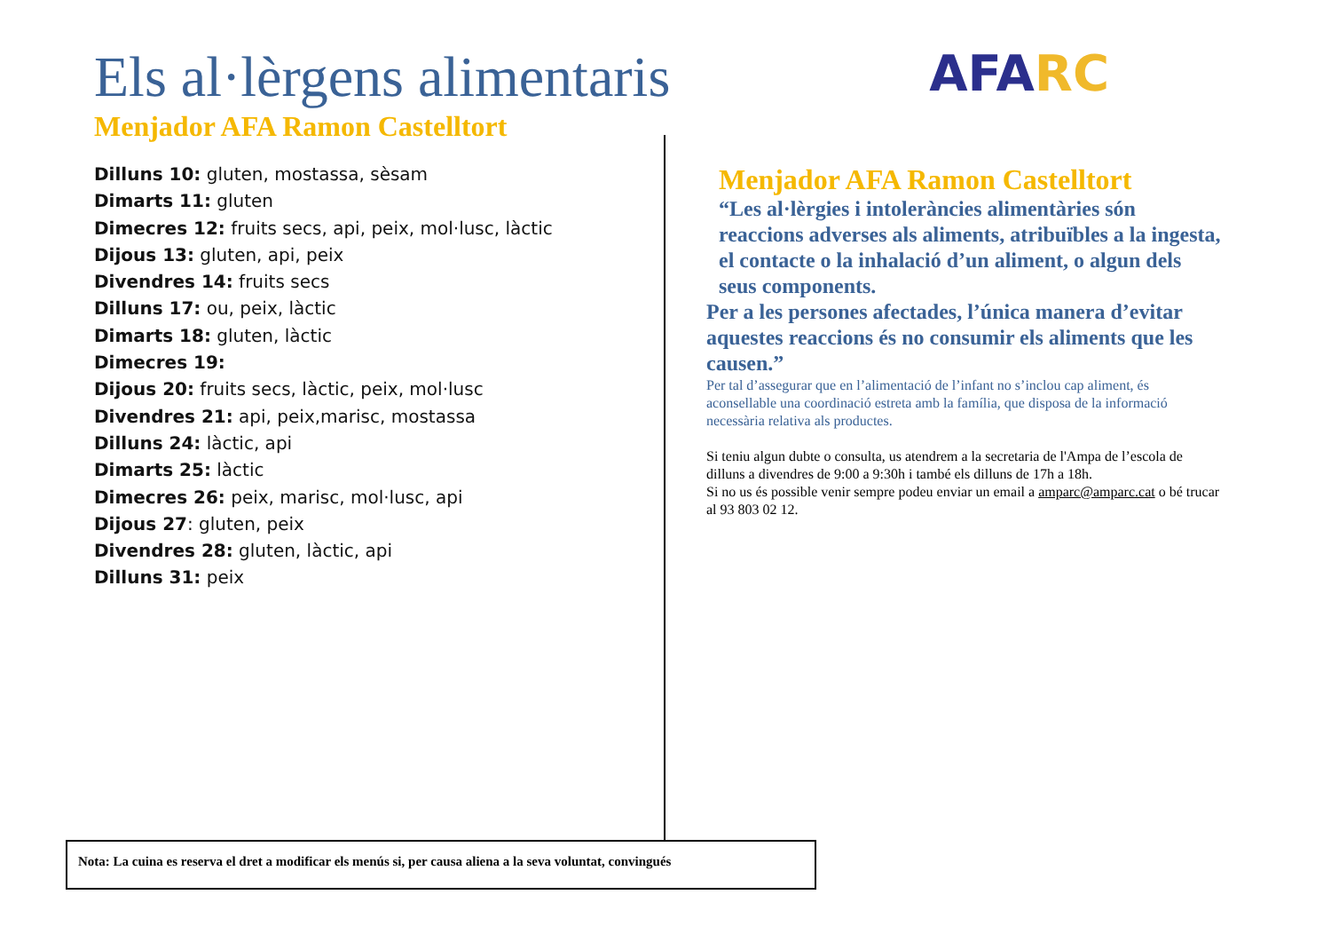Els al·lèrgens alimentaris AFA RC
Menjador AFA Ramon Castelltort
Dilluns 10: gluten, mostassa, sèsam
Dimarts 11: gluten
Dimecres 12: fruits secs, api, peix, mol·lusc, làctic
Dijous 13: gluten, api, peix
Divendres 14: fruits secs
Dilluns 17: ou, peix, làctic
Dimarts 18: gluten, làctic
Dimecres 19:
Dijous 20: fruits secs, làctic, peix, mol·lusc
Divendres 21: api, peix,marisc, mostassa
Dilluns 24: làctic, api
Dimarts 25: làctic
Dimecres 26: peix, marisc, mol·lusc, api
Dijous 27: gluten, peix
Divendres 28: gluten, làctic, api
Dilluns 31: peix
Menjador AFA Ramon Castelltort
“Les al·lèrgies i intoleràncies alimentàries són reaccions adverses als aliments, atribuïbles a la ingesta, el contacte o la inhalació d’un aliment, o algun dels seus components.
Per a les persones afectades, l’única manera d’evitar aquestes reaccions és no consumir els aliments que les causen.”
Per tal d’assegurar que en l’alimentació de l’infant no s’inclou cap aliment, és aconsellable una coordinació estreta amb la família, que disposa de la informació necessària relativa als productes.
Si teniu algun dubte o consulta, us atendrem a la secretaria de l'Ampa de l’escola de dilluns a divendres de 9:00 a 9:30h i també els dilluns de 17h a 18h.
Si no us és possible venir sempre podeu enviar un email a amparc@amparc.cat o bé trucar al 93 803 02 12.
Nota: La cuina es reserva el dret a modificar els menús si, per causa aliena a la seva voluntat, convingués